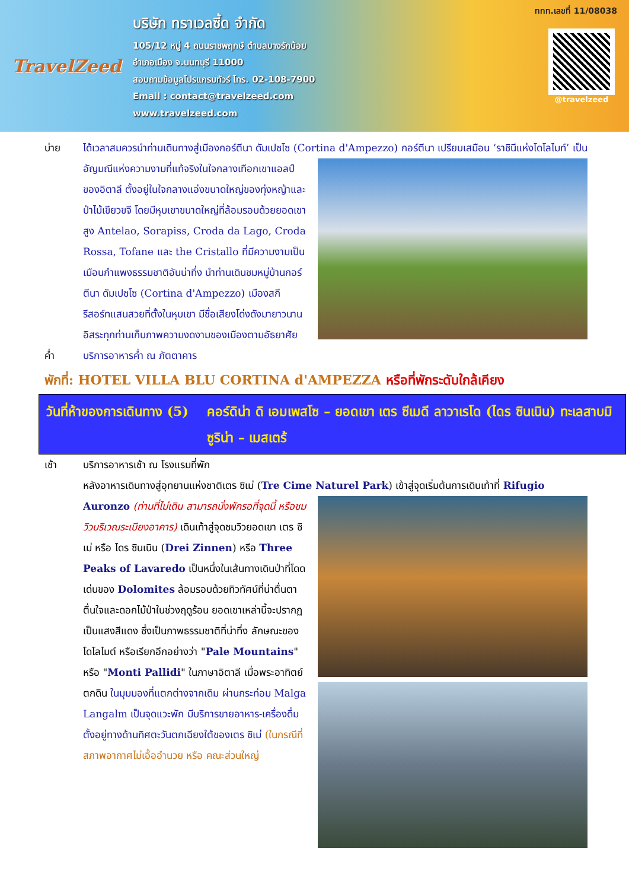TravelZeed
บริษัท ทราเวลซี้ด จำกัด
105/12 หมู่ 4 ถนนราชพฤกษ์ ตำบลบางรักน้อย
อำเภอเมือง จ.นนทบุรี 11000
สอบถามข้อมูลโปรแกรมทัวร์ โทร. 02-108-7900
Email : contact@travelzeed.com
www.travelzeed.com
@travelzeed
ททท.เลขที่ 11/08038
บ่าย ได้เวลาสมควรนำท่านเดินทางสู่เมืองกอร์ตีนา ดัมเปซโซ (Cortina d'Ampezzo) กอร์ตีนา เปรียบเสมือน ‘ราชินีแห่งโดโลไมท์’ เป็นอัญมณีแห่งความงามที่แท้จริงในใจกลางเทือกเขาแอลป์ของอิตาลี ตั้งอยู่ในใจกลางแอ่งขนาดใหญ่ของทุ่งหญ้าและป่าไม้เขียวขจี โดยมีหุบเขาขนาดใหญ่ที่ล้อมรอบด้วยยอดเขาสูง Antelao, Sorapiss, Croda da Lago, Croda Rossa, Tofane และ the Cristallo ที่มีความงามเป็นเมือนกำแพงธรรมชาติอันน่าทึ่ง นำท่านเดินชมหมู่บ้านกอร์ตีนา ดัมเปซโซ (Cortina d'Ampezzo) เมืองสกีรีสอร์ทแสนสวยที่ตั้งในหุบเขา มีชื่อเสียงโด่งดังมายาวนาน อิสระทุกท่านเก็บภาพความงดงามของเมืองตามอัธยาศัย
ค่ำ บริการอาหารค่ำ ณ ภัตตาคาร
พักที่: HOTEL VILLA BLU CORTINA d'AMPEZZA หรือที่พักระดับใกล้เคียง
วันที่ห้าของการเดินทาง (5)
คอร์ดิน่า ดิ เอมเพสโซ – ยอดเขา เตร ซีเมดี ลาวาเรโด (ไดร ซินเนิน) ทะเลสาบมิซูริน่า – เมสเตร้
เช้า บริการอาหารเช้า ณ โรงแรมที่พัก
หลังอาหารเดินทางสู่อุทยานแห่งชาติเตร ซิเม่ (Tre Cime Naturel Park) เข้าสู่จุดเริ่มต้นการเดินเท้าที่ Rifugio Auronzo (ท่านที่ไม่เดิน สามารถนั่งพักรอที่จุดนี้ หรือชมวิวบริเวณระเบียงอาคาร) เดินเท้าสู่จุดชมวิวยอดเขา เตร ซิเม่ หรือ ไดร ซินเนิน (Drei Zinnen) หรือ Three Peaks of Lavaredo เป็นหนึ่งในเส้นทางเดินป่าที่โดดเด่นของ Dolomites ล้อมรอบด้วยทิวทัศน์ที่น่าตื่นตาตื่นใจและดอกไม้ป่าในช่วงฤดูร้อน ยอดเขาเหล่านี้จะปรากฏเป็นแสงสีแดง ซึ่งเป็นภาพธรรมชาติที่น่าทึ่ง ลักษณะของโดโลไมต์ หรือเรียกอีกอย่างว่า "Pale Mountains" หรือ "Monti Pallidi" ในภาษาอิตาลี เมื่อพระอาทิตย์ตกดิน ในมุมมองที่แตกต่างจากเดิม ผ่านกระท่อม Malga Langalm เป็นจุดแวะพัก มีบริการขายอาหาร-เครื่องดื่ม ตั้งอยู่ทางด้านทิศตะวันตกเฉียงใต้ของเตร ซิเม่ (ในกรณีที่สภาพอากาศไม่เอื้ออำนวย หรือ คณะส่วนใหญ่